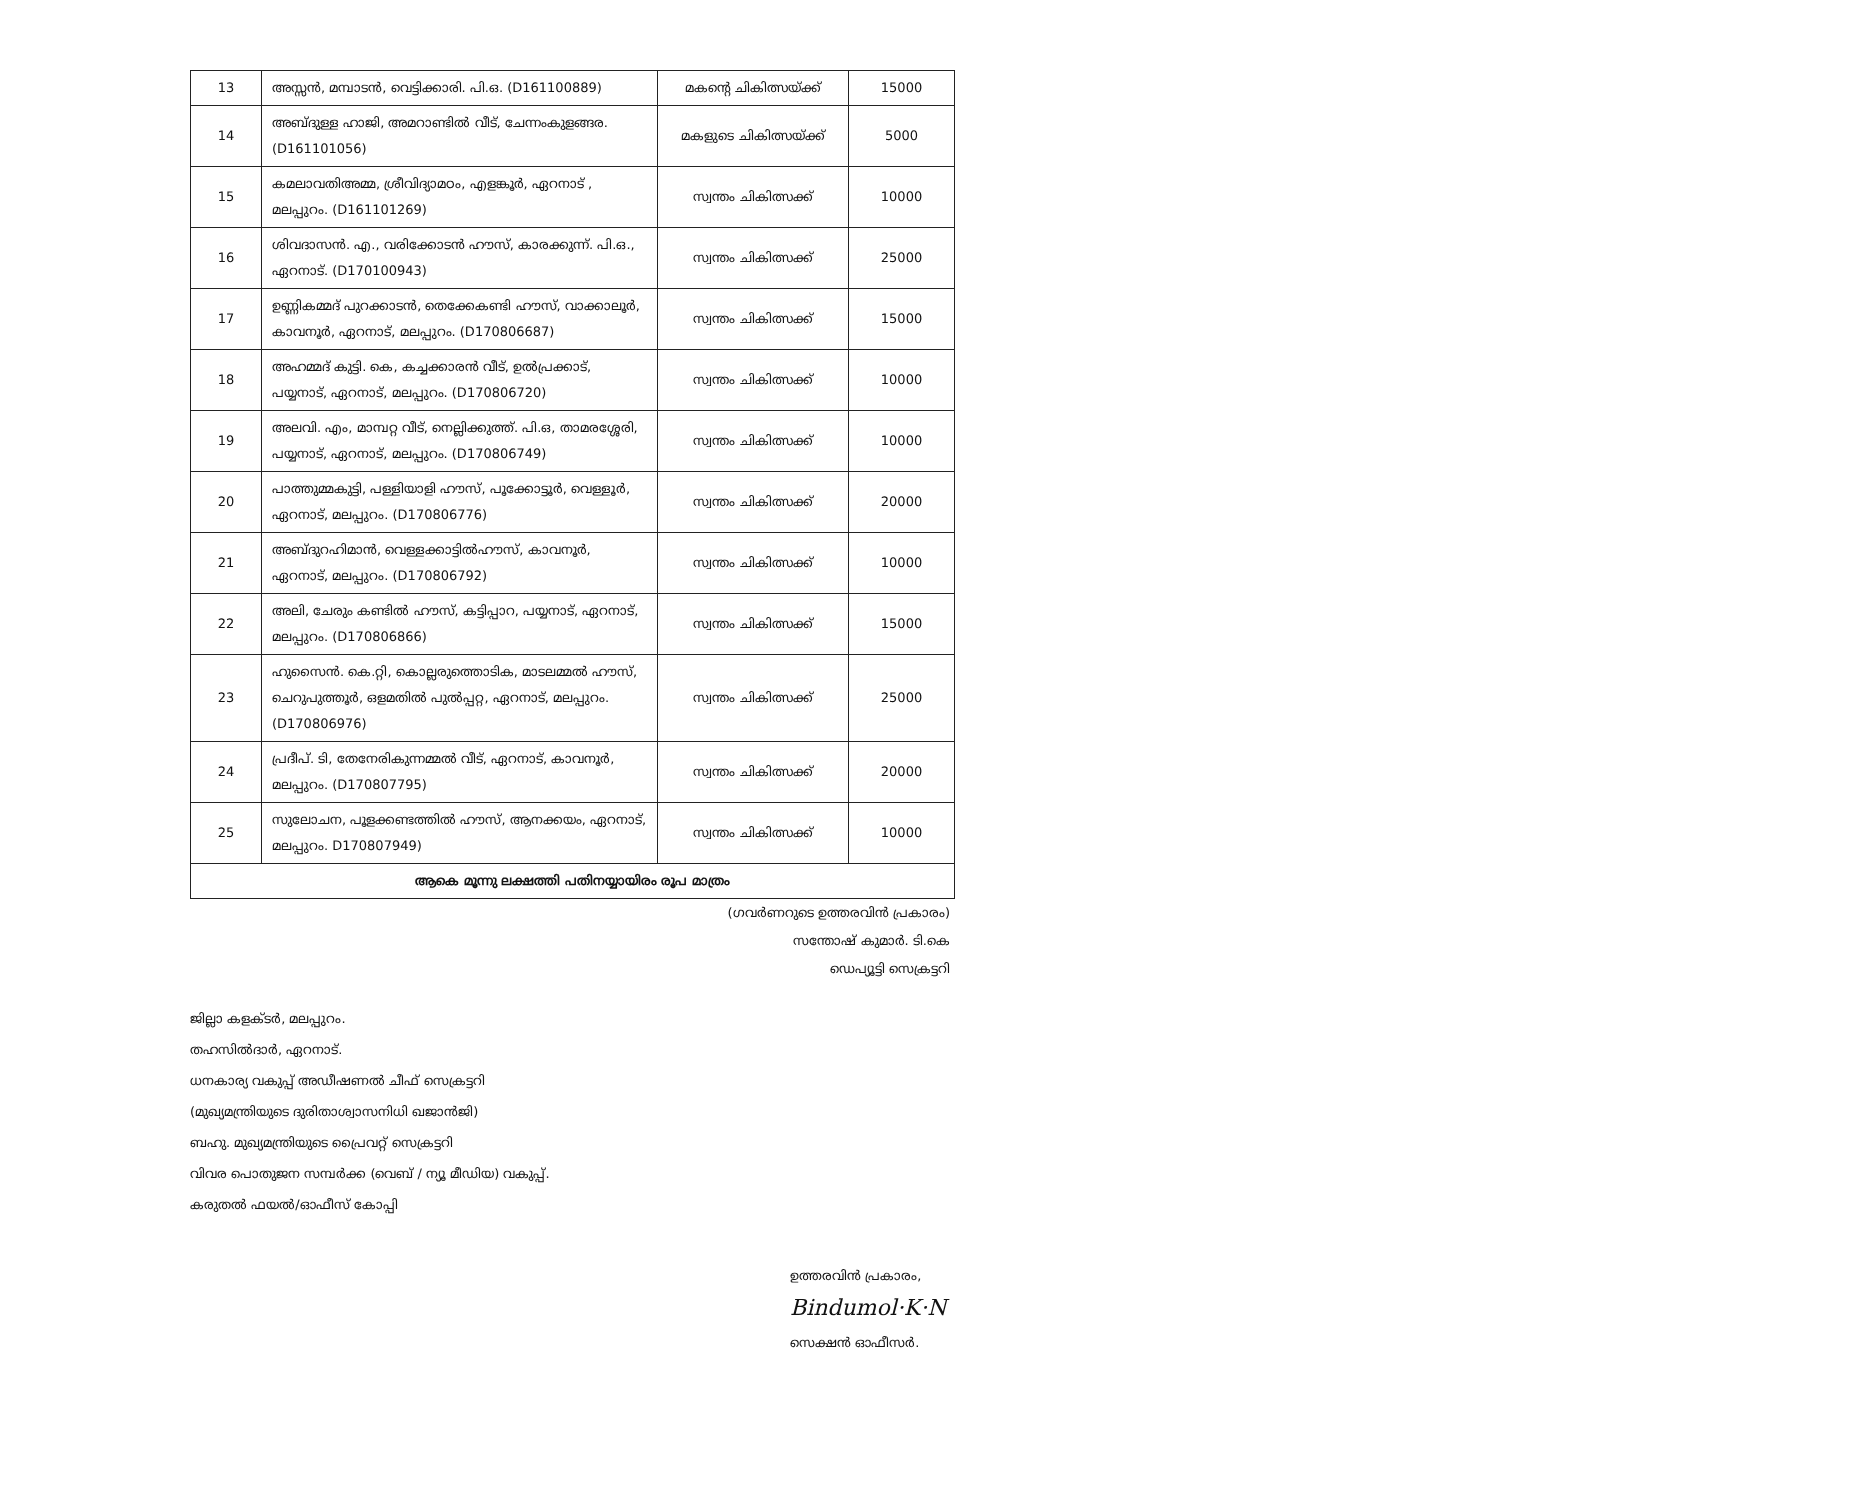| 13 | അസ്സൻ, മമ്പാടൻ, വെട്ടിക്കാരി. പി.ഒ. (D161100889) | മകന്റെ ചികിത്സയ്ക്ക് | 15000 |
| 14 | അബ്ദുള്ള ഹാജി, അമറാണ്ടിൽ വീട്, ചേന്നംകുളങ്ങര. (D161101056) | മകളുടെ ചികിത്സയ്ക്ക് | 5000 |
| 15 | കമലാവതിഅമ്മ, ശ്രീവിദ്യാമഠം, എളങ്കൂർ, ഏറനാട് , മലപ്പുറം. (D161101269) | സ്വന്തം ചികിത്സക്ക് | 10000 |
| 16 | ശിവദാസൻ. എ., വരിക്കോടൻ ഹൗസ്, കാരക്കുന്ന്. പി.ഒ., ഏറനാട്. (D170100943) | സ്വന്തം ചികിത്സക്ക് | 25000 |
| 17 | ഉണ്ണികമ്മദ് പുറക്കാടൻ, തെക്കേകണ്ടി ഹൗസ്, വാക്കാലൂർ, കാവനൂർ, ഏറനാട്, മലപ്പുറം. (D170806687) | സ്വന്തം ചികിത്സക്ക് | 15000 |
| 18 | അഹമ്മദ് കുട്ടി. കെ, കച്ചക്കാരൻ വീട്, ഉൽപ്രക്കാട്, പയ്യനാട്, ഏറനാട്, മലപ്പുറം. (D170806720) | സ്വന്തം ചികിത്സക്ക് | 10000 |
| 19 | അലവി. എം, മാമ്പറ്റ വീട്, നെല്ലിക്കുത്ത്. പി.ഒ, താമരശ്ശേരി, പയ്യനാട്, ഏറനാട്, മലപ്പുറം. (D170806749) | സ്വന്തം ചികിത്സക്ക് | 10000 |
| 20 | പാത്തുമ്മകുട്ടി, പള്ളിയാളി ഹൗസ്, പൂക്കോട്ടൂർ, വെള്ളൂർ, ഏറനാട്, മലപ്പുറം. (D170806776) | സ്വന്തം ചികിത്സക്ക് | 20000 |
| 21 | അബ്ദുറഹിമാൻ, വെള്ളക്കാട്ടിൽഹൗസ്, കാവനൂർ, ഏറനാട്, മലപ്പുറം. (D170806792) | സ്വന്തം ചികിത്സക്ക് | 10000 |
| 22 | അലി, ചേരും കണ്ടിൽ ഹൗസ്, കട്ടിപ്പാറ, പയ്യനാട്, ഏറനാട്, മലപ്പുറം. (D170806866) | സ്വന്തം ചികിത്സക്ക് | 15000 |
| 23 | ഹുസൈൻ. കെ.റ്റി, കൊല്ലരുത്തൊടിക, മാടലമ്മൽ ഹൗസ്, ചെറുപുത്തൂർ, ഒളമതിൽ പുൽപ്പറ്റ, ഏറനാട്, മലപ്പുറം. (D170806976) | സ്വന്തം ചികിത്സക്ക് | 25000 |
| 24 | പ്രദീപ്. ടി, തേനേരികുന്നമ്മൽ വീട്, ഏറനാട്, കാവനൂർ, മലപ്പുറം. (D170807795) | സ്വന്തം ചികിത്സക്ക് | 20000 |
| 25 | സുലോചന, പൂളക്കണ്ടത്തിൽ ഹൗസ്, ആനക്കയം, ഏറനാട്, മലപ്പുറം. D170807949) | സ്വന്തം ചികിത്സക്ക് | 10000 |
| ആകെ മൂന്നു ലക്ഷത്തി പതിനയ്യായിരം രൂപ മാത്രം | | | |
(ഗവർണറുടെ ഉത്തരവിൻ പ്രകാരം)
സന്തോഷ് കുമാർ. ടി.കെ
ഡെപ്യൂട്ടി സെക്രട്ടറി
ജില്ലാ കളക്ടർ, മലപ്പുറം.
തഹസിൽദാർ, ഏറനാട്.
ധനകാര്യ വകുപ്പ് അഡീഷണൽ ചീഫ് സെക്രട്ടറി
(മുഖ്യമന്ത്രിയുടെ ദുരിതാശ്വാസനിധി ഖജാൻജി)
ബഹു. മുഖ്യമന്ത്രിയുടെ പ്രൈവറ്റ് സെക്രട്ടറി
വിവര പൊതുജന സമ്പർക്ക (വെബ് / ന്യൂ മീഡിയ) വകുപ്പ്.
കരുതൽ ഫയൽ/ഓഫീസ് കോപ്പി
ഉത്തരവിൻ പ്രകാരം,
Bindumol·K·N
സെക്ഷൻ ഓഫീസർ.